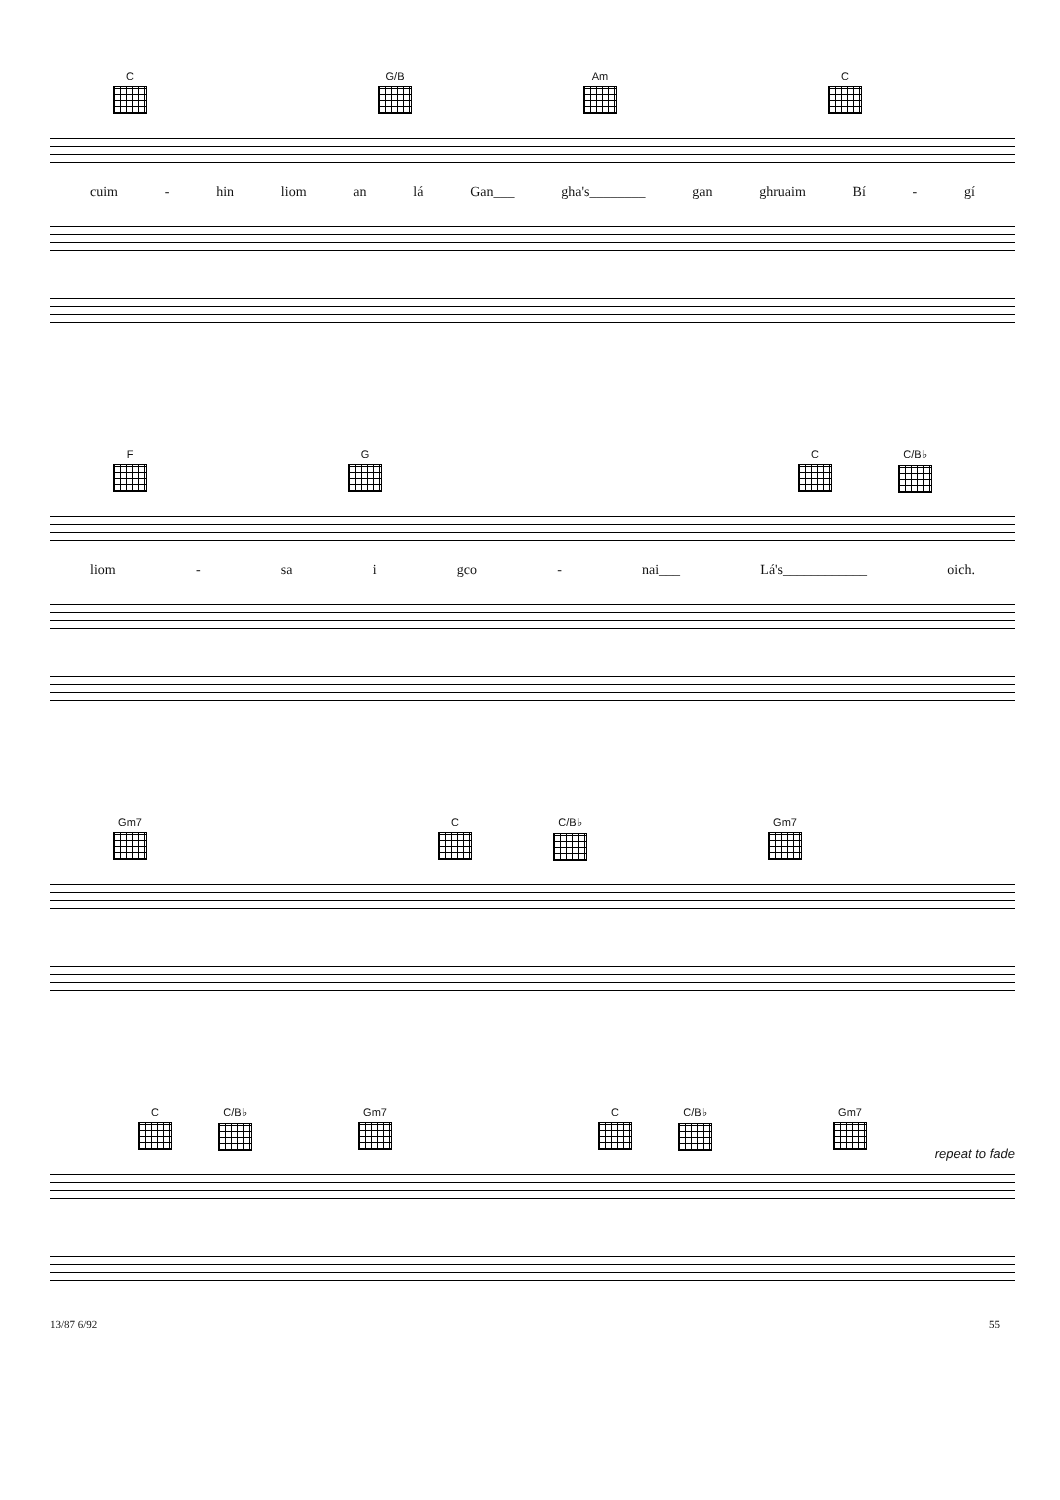C G/B Am C
cuim - hin liom an lá Gan___ gha's________ gan ghruaim Bí - gí
F G C C/B♭
liom - sa i gco - nai___ Lá's____________ oich.
Gm7 C C/B♭ Gm7
C C/B♭ Gm7 C C/B♭ Gm7
repeat to fade
13/87 6/92 55